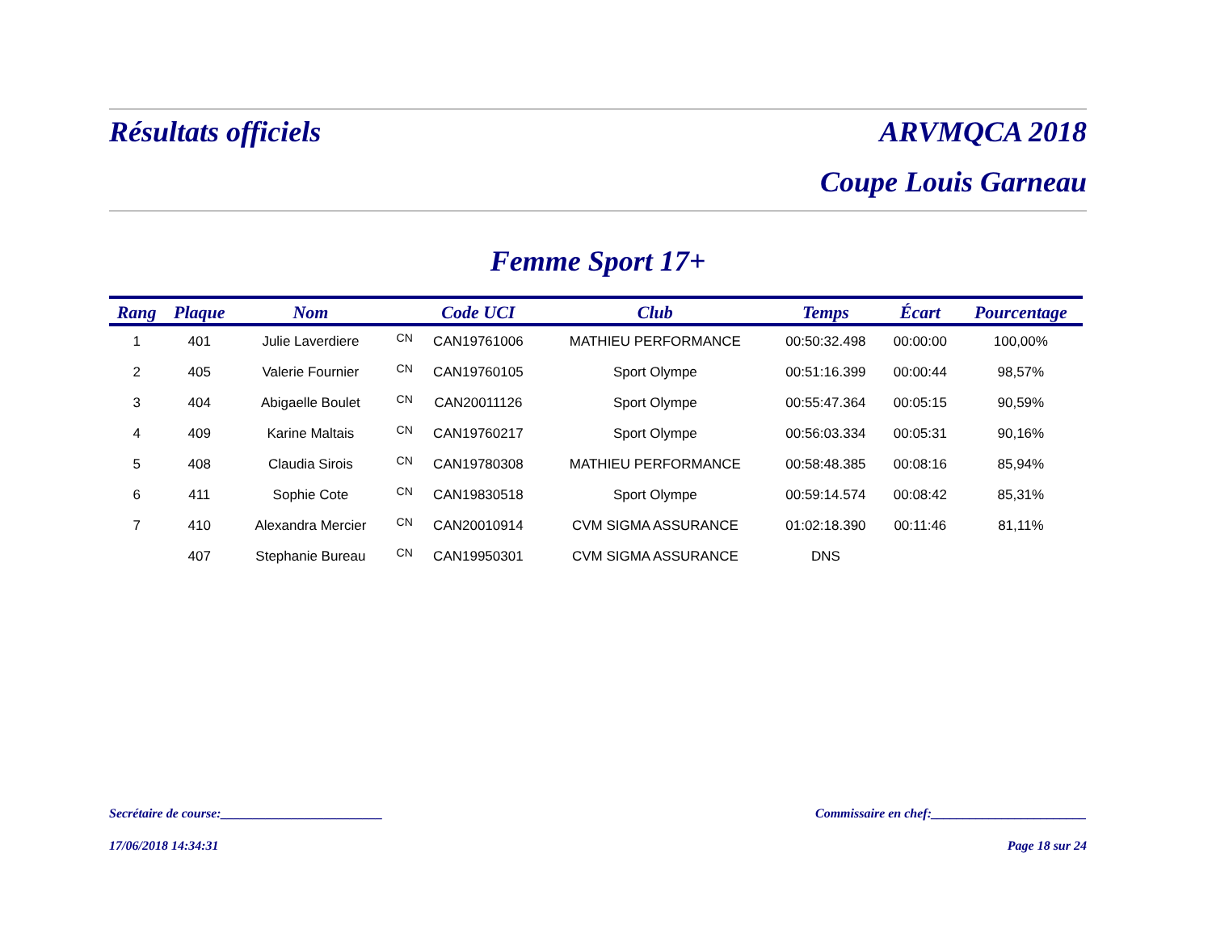Résultats officiels ARVMQCA 2018
Coupe Louis Garneau
Femme Sport 17+
| Rang | Plaque | Nom | | Code UCI | Club | Temps | Écart | Pourcentage |
| --- | --- | --- | --- | --- | --- | --- | --- | --- |
| 1 | 401 | Julie Laverdiere | CN | CAN19761006 | MATHIEU PERFORMANCE | 00:50:32.498 | 00:00:00 | 100,00% |
| 2 | 405 | Valerie Fournier | CN | CAN19760105 | Sport Olympe | 00:51:16.399 | 00:00:44 | 98,57% |
| 3 | 404 | Abigaelle Boulet | CN | CAN20011126 | Sport Olympe | 00:55:47.364 | 00:05:15 | 90,59% |
| 4 | 409 | Karine Maltais | CN | CAN19760217 | Sport Olympe | 00:56:03.334 | 00:05:31 | 90,16% |
| 5 | 408 | Claudia Sirois | CN | CAN19780308 | MATHIEU PERFORMANCE | 00:58:48.385 | 00:08:16 | 85,94% |
| 6 | 411 | Sophie Cote | CN | CAN19830518 | Sport Olympe | 00:59:14.574 | 00:08:42 | 85,31% |
| 7 | 410 | Alexandra Mercier | CN | CAN20010914 | CVM SIGMA ASSURANCE | 01:02:18.390 | 00:11:46 | 81,11% |
| | 407 | Stephanie Bureau | CN | CAN19950301 | CVM SIGMA ASSURANCE | DNS | | |
Secrétaire de course:_________________________ Commissaire en chef:________________________
17/06/2018 14:34:31 Page 18 sur 24